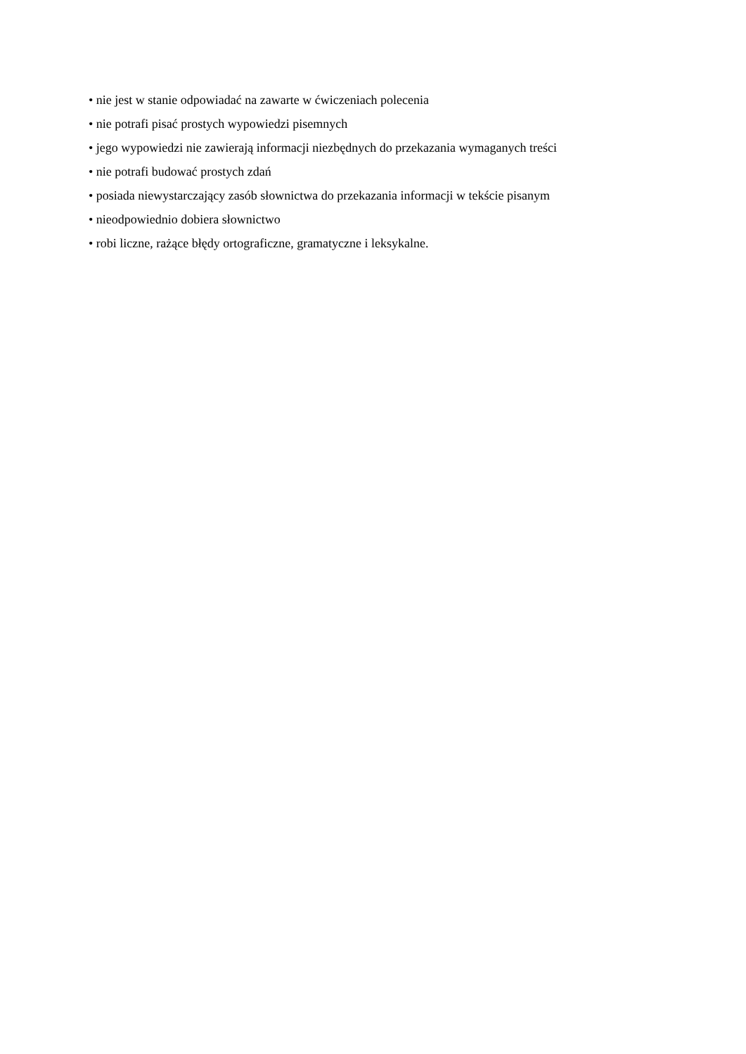• nie jest w stanie odpowiadać na zawarte w ćwiczeniach polecenia
• nie potrafi pisać prostych wypowiedzi pisemnych
• jego wypowiedzi nie zawierają informacji niezbędnych do przekazania wymaganych treści
• nie potrafi budować prostych zdań
• posiada niewystarczający zasób słownictwa do przekazania informacji w tekście pisanym
• nieodpowiednio dobiera słownictwo
• robi liczne, rażące błędy ortograficzne, gramatyczne i leksykalne.